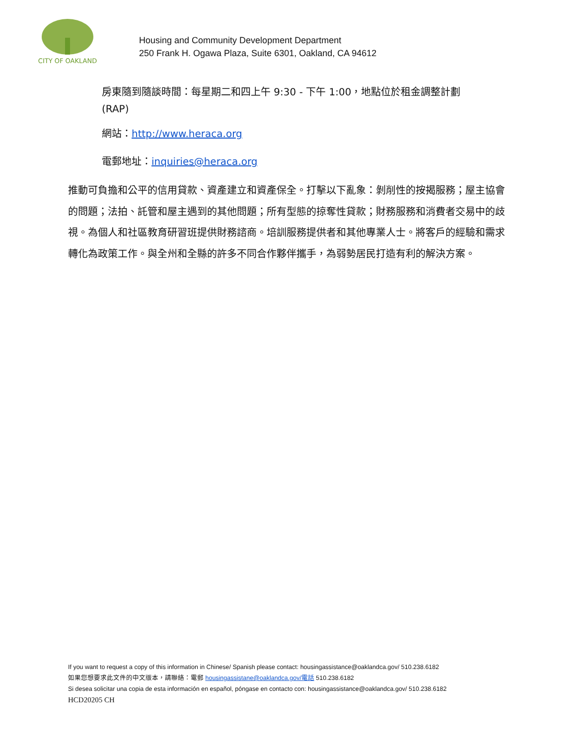CITY OF OAKLAND
Housing and Community Development Department
250 Frank H. Ogawa Plaza, Suite 6301, Oakland, CA 94612
房東隨到隨談時間：每星期二和四上午 9:30 - 下午 1:00，地點位於租金調整計劃
(RAP)
網站：http://www.heraca.org
電郵地址：inquiries@heraca.org
推動可負擔和公平的信用貸款、資產建立和資產保全。打擊以下亂象：剝削性的按揭服務；屋主協會的問題；法拍、託管和屋主遇到的其他問題；所有型態的掠奪性貸款；財務服務和消費者交易中的歧視。為個人和社區教育研習班提供財務諮商。培訓服務提供者和其他專業人士。將客戶的經驗和需求轉化為政策工作。與全州和全縣的許多不同合作夥伴攜手，為弱勢居民打造有利的解決方案。
If you want to request a copy of this information in Chinese/ Spanish please contact: housingassistance@oaklandca.gov/ 510.238.6182
如果您想要求此文件的中文版本，請聯絡：電郵 housingassistane@oaklandca.gov/電話 510.238.6182
Si desea solicitar una copia de esta información en español, póngase en contacto con: housingassistance@oaklandca.gov/ 510.238.6182
HCD20205 CH